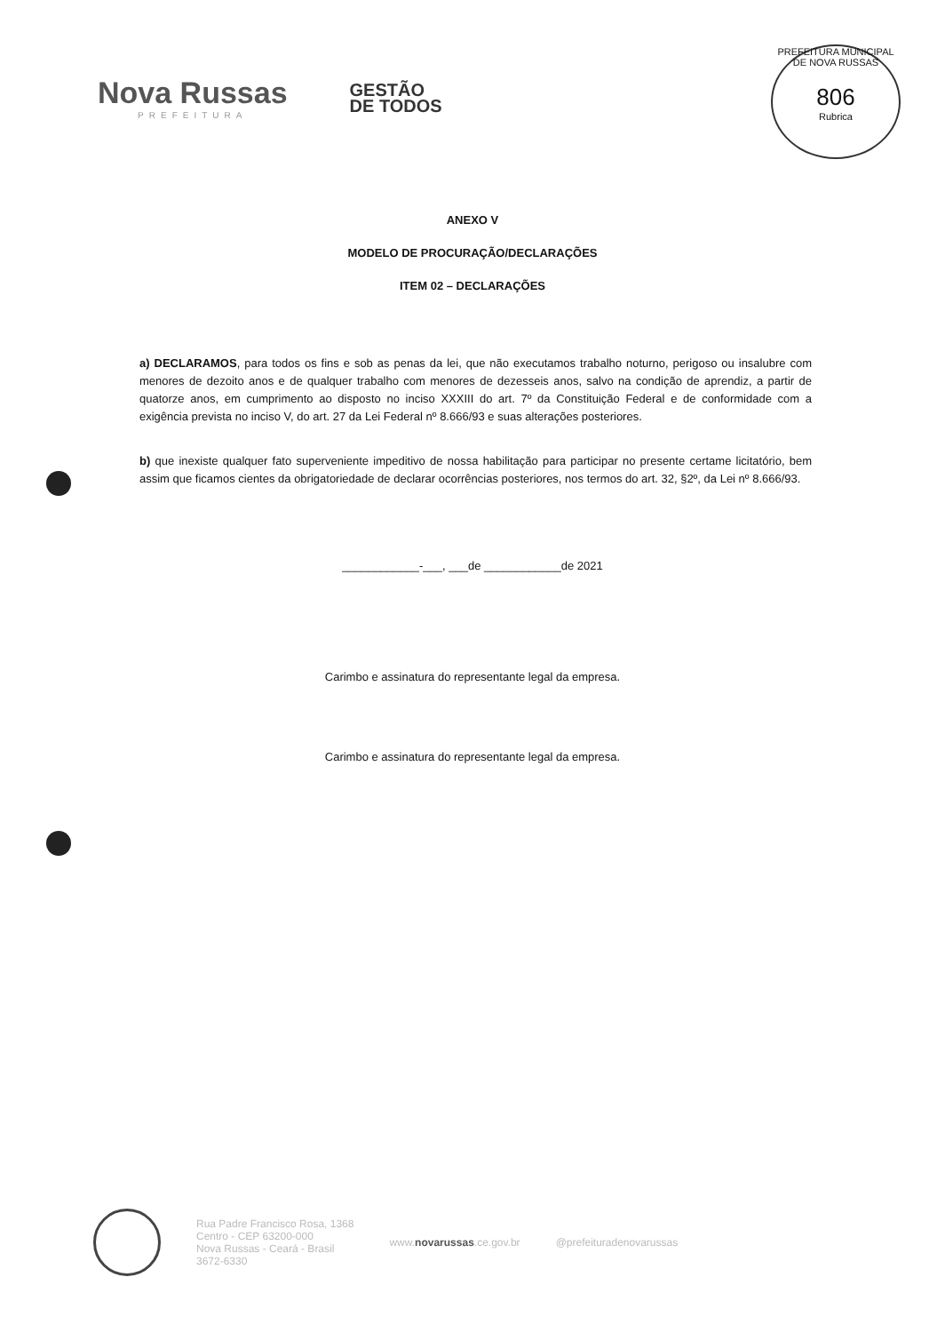Nova Russas
PREFEITURA
GESTÃO
DE TODOS
PREFEITURA MUNICIPAL DE NOVA RUSSAS
806
Rubrica
ANEXO V
MODELO DE PROCURAÇÃO/DECLARAÇÕES
ITEM 02 – DECLARAÇÕES
a) DECLARAMOS, para todos os fins e sob as penas da lei, que não executamos trabalho noturno, perigoso ou insalubre com menores de dezoito anos e de qualquer trabalho com menores de dezesseis anos, salvo na condição de aprendiz, a partir de quatorze anos, em cumprimento ao disposto no inciso XXXIII do art. 7º da Constituição Federal e de conformidade com a exigência prevista no inciso V, do art. 27 da Lei Federal nº 8.666/93 e suas alterações posteriores.
b) que inexiste qualquer fato superveniente impeditivo de nossa habilitação para participar no presente certame licitatório, bem assim que ficamos cientes da obrigatoriedade de declarar ocorrências posteriores, nos termos do art. 32, §2º, da Lei nº 8.666/93.
____________-___, ___de ____________de 2021
Carimbo e assinatura do representante legal da empresa.
Carimbo e assinatura do representante legal da empresa.
Rua Padre Francisco Rosa, 1368
Centro - CEP 63200-000
Nova Russas - Ceará - Brasil
3672-6330
www.novarussas.ce.gov.br @prefeituradenovarussas